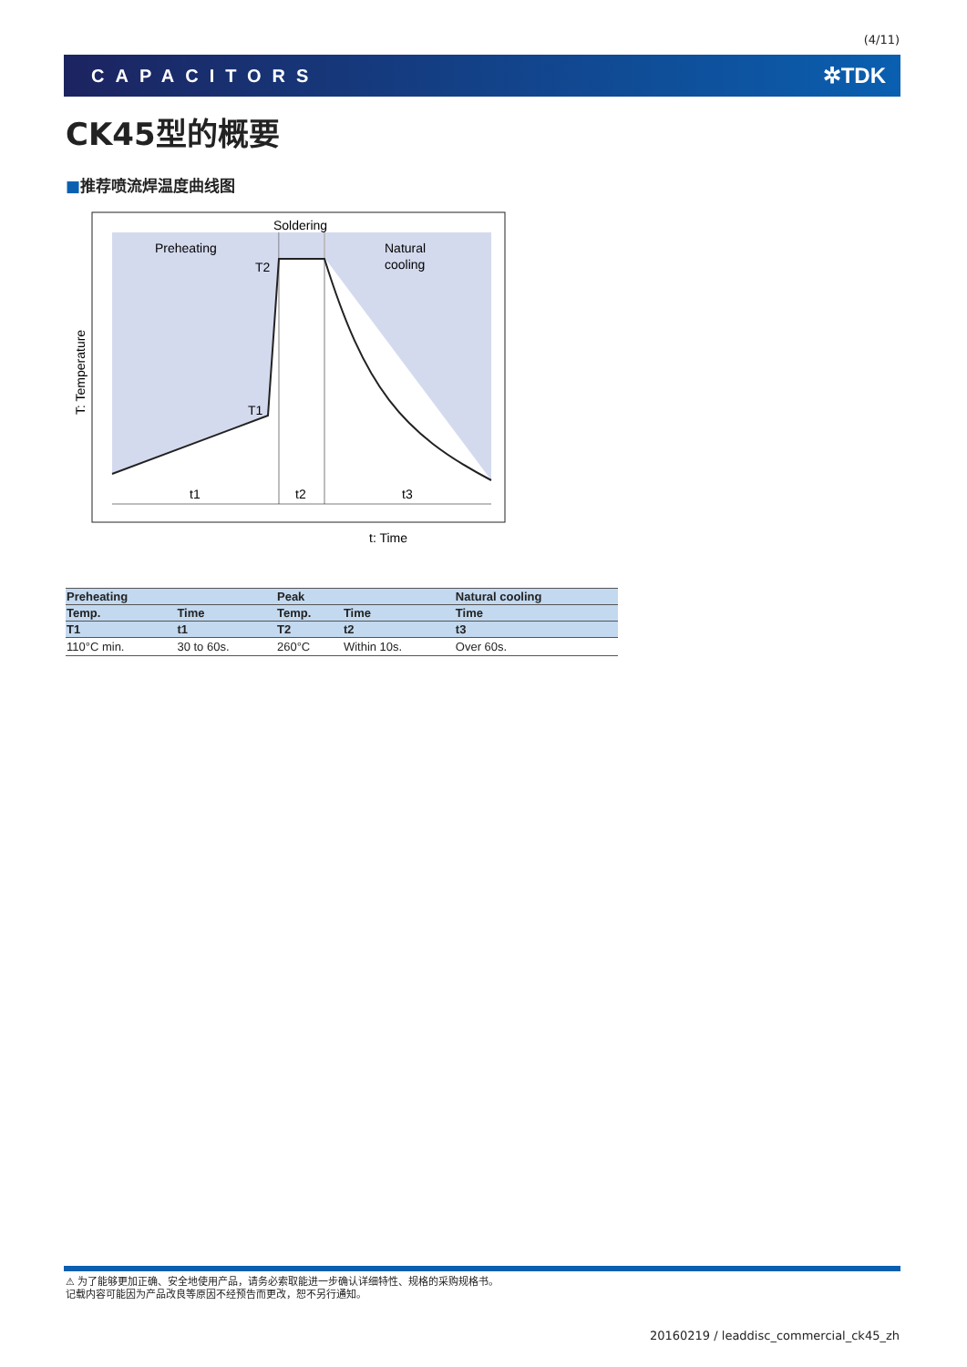(4/11)
CAPACITORS ✲TDK
CK45型的概要
■推荐喷流焊温度曲线图
Soldering
Preheating
Natural
cooling
T2
T1
t1
t2
t3
t: Time
T: Temperature
| Preheating | | Peak | | Natural cooling |
| --- | --- | --- | --- | --- |
| Temp. | Time | Temp. | Time | Time |
| T1 | t1 | T2 | t2 | t3 |
| 110°C min. | 30 to 60s. | 260°C | Within 10s. | Over 60s. |
⚠ 为了能够更加正确、安全地使用产品，请务必索取能进一步确认详细特性、规格的采购规格书。
记载内容可能因为产品改良等原因不经预告而更改，恕不另行通知。
20160219 / leaddisc_commercial_ck45_zh